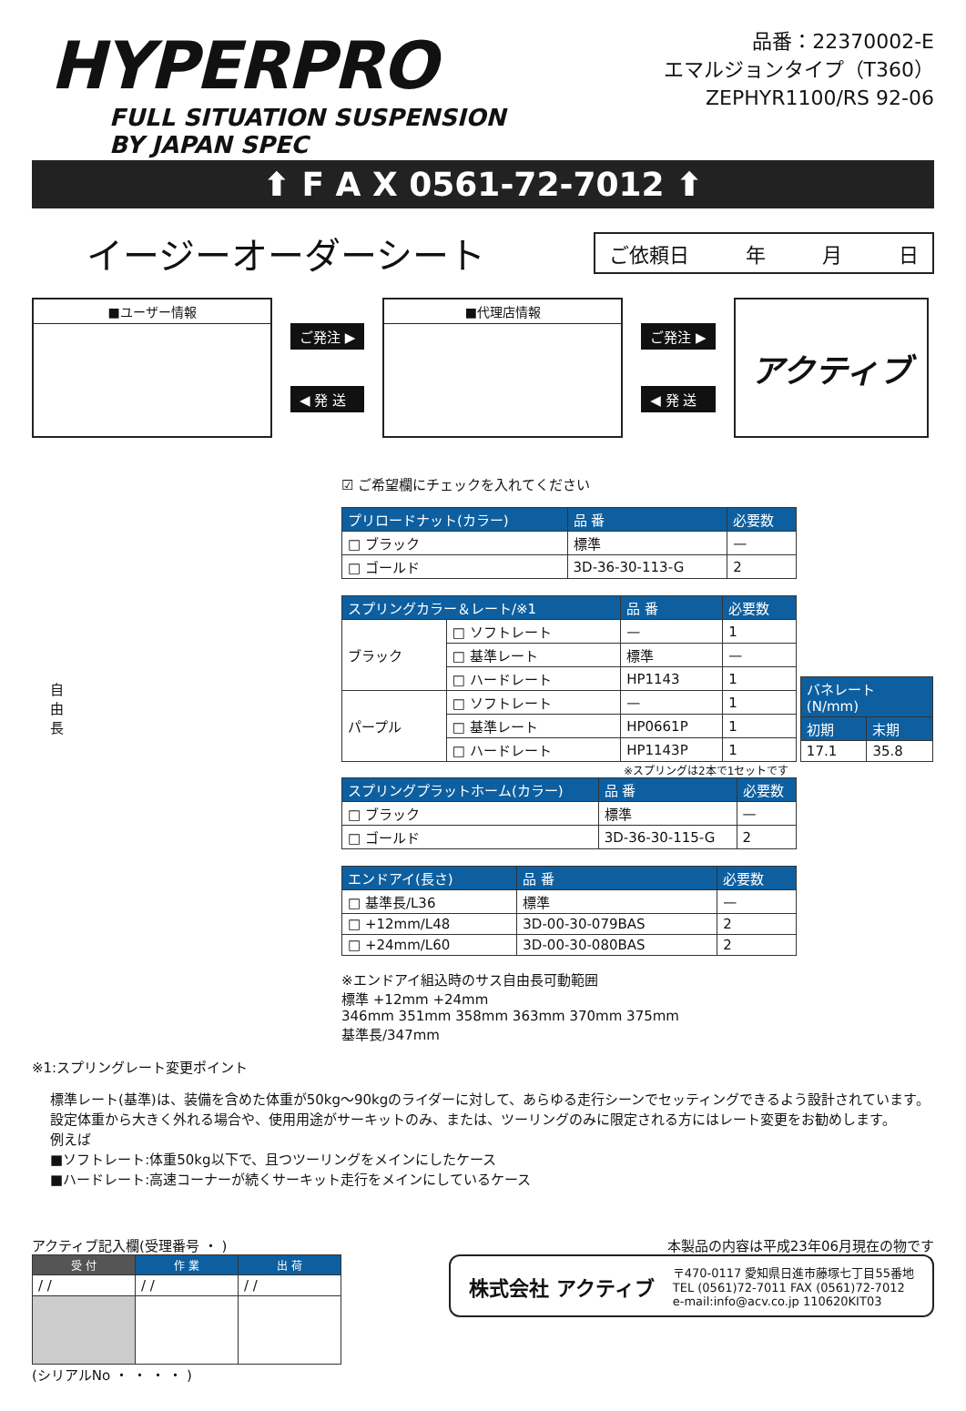HYPERPRO
FULL SITUATION SUSPENSION
BY JAPAN SPEC
品番：22370002-E
エマルジョンタイプ（T360）
ZEPHYR1100/RS 92-06
⬆ F A X 0561-72-7012 ⬆
イージーオーダーシート
ご依頼日 年 月 日
■ユーザー情報
ご発注 ▶
◀ 発 送
■代理店情報
ご発注 ▶
◀ 発 送
アクティブ
自
由
長
☑ ご希望欄にチェックを入れてください
| プリロードナット(カラー) | 品 番 | 必要数 |
| --- | --- | --- |
| □ ブラック | 標準 | — |
| □ ゴールド | 3D-36-30-113-G | 2 |
| スプリングカラー＆レート/※1 | | 品 番 | 必要数 |
| --- | --- | --- | --- |
| ブラック | □ ソフトレート | — | 1 |
| | □ 基準レート | 標準 | — |
| | □ ハードレート | HP1143 | 1 |
| パープル | □ ソフトレート | — | 1 |
| | □ 基準レート | HP0661P | 1 |
| | □ ハードレート | HP1143P | 1 |
| バネレート(N/mm) | |
| --- | --- |
| 初期 | 末期 |
| 17.1 | 35.8 |
※スプリングは2本で1セットです
| スプリングプラットホーム(カラー) | 品 番 | 必要数 |
| --- | --- | --- |
| □ ブラック | 標準 | — |
| □ ゴールド | 3D-36-30-115-G | 2 |
| エンドアイ(長さ) | 品 番 | 必要数 |
| --- | --- | --- |
| □ 基準長/L36 | 標準 | — |
| □ +12mm/L48 | 3D-00-30-079BAS | 2 |
| □ +24mm/L60 | 3D-00-30-080BAS | 2 |
※エンドアイ組込時のサス自由長可動範囲
標準 +12mm +24mm
346mm 351mm 358mm 363mm 370mm 375mm
基準長/347mm
※1:スプリングレート変更ポイント
標準レート(基準)は、装備を含めた体重が50kg～90kgのライダーに対して、あらゆる走行シーンでセッティングできるよう設計されています。設定体重から大きく外れる場合や、使用用途がサーキットのみ、または、ツーリングのみに限定される方にはレート変更をお勧めします。
例えば
■ソフトレート:体重50kg以下で、且つツーリングをメインにしたケース
■ハードレート:高速コーナーが続くサーキット走行をメインにしているケース
アクティブ記入欄(受理番号 ・ )
| 受 付 | 作 業 | 出 荷 |
| --- | --- | --- |
| / / | / / | / / |
(シリアルNo ・ ・ ・ ・ )
本製品の内容は平成23年06月現在の物です
株式会社 アクティブ
〒470-0117 愛知県日進市藤塚七丁目55番地
TEL (0561)72-7011 FAX (0561)72-7012
e-mail:info@acv.co.jp 110620KIT03